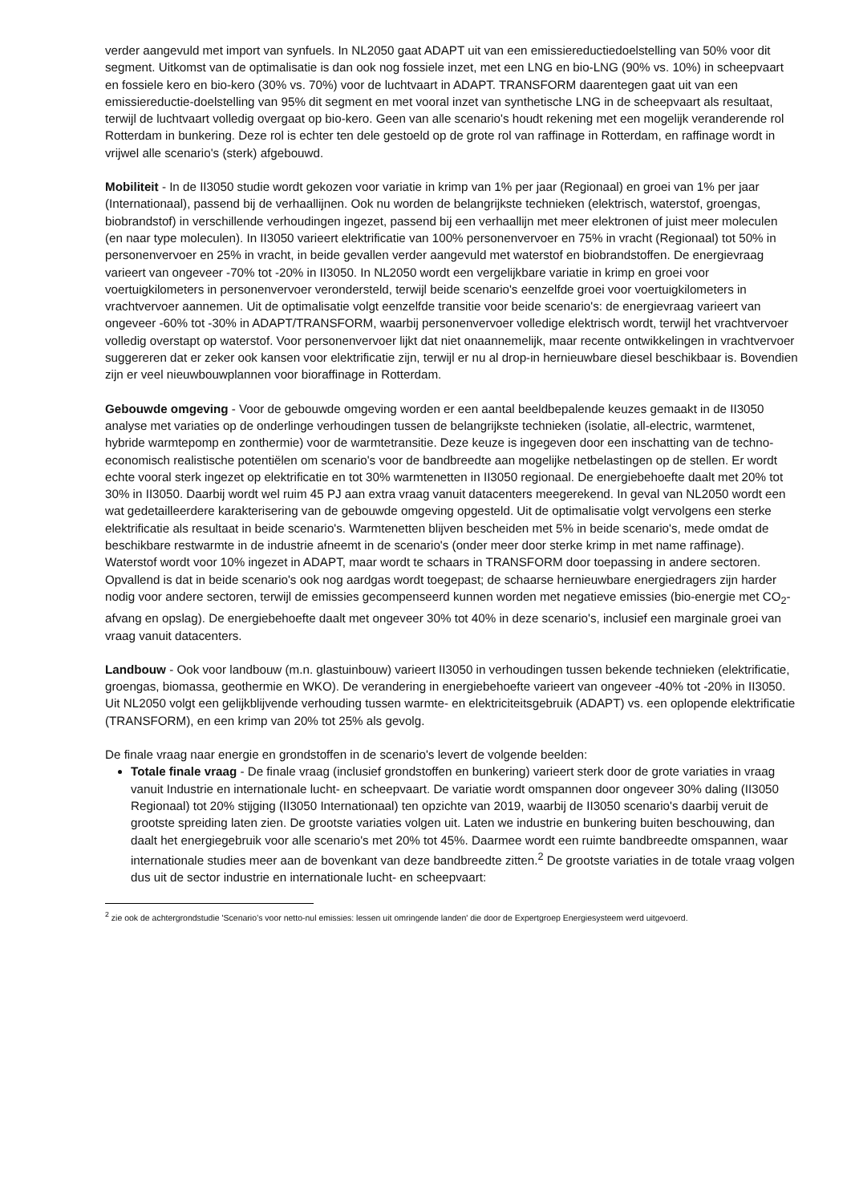verder aangevuld met import van synfuels. In NL2050 gaat ADAPT uit van een emissiereductiedoelstelling van 50% voor dit segment. Uitkomst van de optimalisatie is dan ook nog fossiele inzet, met een LNG en bio-LNG (90% vs. 10%) in scheepvaart en fossiele kero en bio-kero (30% vs. 70%) voor de luchtvaart in ADAPT. TRANSFORM daarentegen gaat uit van een emissiereductie-doelstelling van 95% dit segment en met vooral inzet van synthetische LNG in de scheepvaart als resultaat, terwijl de luchtvaart volledig overgaat op bio-kero. Geen van alle scenario's houdt rekening met een mogelijk veranderende rol Rotterdam in bunkering. Deze rol is echter ten dele gestoeld op de grote rol van raffinage in Rotterdam, en raffinage wordt in vrijwel alle scenario's (sterk) afgebouwd.
Mobiliteit - In de II3050 studie wordt gekozen voor variatie in krimp van 1% per jaar (Regionaal) en groei van 1% per jaar (Internationaal), passend bij de verhaallijnen. Ook nu worden de belangrijkste technieken (elektrisch, waterstof, groengas, biobrandstof) in verschillende verhoudingen ingezet, passend bij een verhaallijn met meer elektronen of juist meer moleculen (en naar type moleculen). In II3050 varieert elektrificatie van 100% personenvervoer en 75% in vracht (Regionaal) tot 50% in personenvervoer en 25% in vracht, in beide gevallen verder aangevuld met waterstof en biobrandstoffen. De energievraag varieert van ongeveer -70% tot -20% in II3050. In NL2050 wordt een vergelijkbare variatie in krimp en groei voor voertuigkilometers in personenvervoer verondersteld, terwijl beide scenario's eenzelfde groei voor voertuigkilometers in vrachtvervoer aannemen. Uit de optimalisatie volgt eenzelfde transitie voor beide scenario's: de energievraag varieert van ongeveer -60% tot -30% in ADAPT/TRANSFORM, waarbij personenvervoer volledige elektrisch wordt, terwijl het vrachtvervoer volledig overstapt op waterstof. Voor personenvervoer lijkt dat niet onaannemelijk, maar recente ontwikkelingen in vrachtvervoer suggereren dat er zeker ook kansen voor elektrificatie zijn, terwijl er nu al drop-in hernieuwbare diesel beschikbaar is. Bovendien zijn er veel nieuwbouwplannen voor bioraffinage in Rotterdam.
Gebouwde omgeving - Voor de gebouwde omgeving worden er een aantal beeldbepalende keuzes gemaakt in de II3050 analyse met variaties op de onderlinge verhoudingen tussen de belangrijkste technieken (isolatie, all-electric, warmtenet, hybride warmtepomp en zonthermie) voor de warmtetransitie. Deze keuze is ingegeven door een inschatting van de techno-economisch realistische potentiëlen om scenario's voor de bandbreedte aan mogelijke netbelastingen op de stellen. Er wordt echte vooral sterk ingezet op elektrificatie en tot 30% warmtenetten in II3050 regionaal. De energiebehoefte daalt met 20% tot 30% in II3050. Daarbij wordt wel ruim 45 PJ aan extra vraag vanuit datacenters meegerekend. In geval van NL2050 wordt een wat gedetailleerdere karakterisering van de gebouwde omgeving opgesteld. Uit de optimalisatie volgt vervolgens een sterke elektrificatie als resultaat in beide scenario's. Warmtenetten blijven bescheiden met 5% in beide scenario's, mede omdat de beschikbare restwarmte in de industrie afneemt in de scenario's (onder meer door sterke krimp in met name raffinage). Waterstof wordt voor 10% ingezet in ADAPT, maar wordt te schaars in TRANSFORM door toepassing in andere sectoren. Opvallend is dat in beide scenario's ook nog aardgas wordt toegepast; de schaarse hernieuwbare energiedragers zijn harder nodig voor andere sectoren, terwijl de emissies gecompenseerd kunnen worden met negatieve emissies (bio-energie met CO<sub>2</sub>-afvang en opslag). De energiebehoefte daalt met ongeveer 30% tot 40% in deze scenario's, inclusief een marginale groei van vraag vanuit datacenters.
Landbouw - Ook voor landbouw (m.n. glastuinbouw) varieert II3050 in verhoudingen tussen bekende technieken (elektrificatie, groengas, biomassa, geothermie en WKO). De verandering in energiebehoefte varieert van ongeveer -40% tot -20% in II3050. Uit NL2050 volgt een gelijkblijvende verhouding tussen warmte- en elektriciteitsgebruik (ADAPT) vs. een oplopende elektrificatie (TRANSFORM), en een krimp van 20% tot 25% als gevolg.
De finale vraag naar energie en grondstoffen in de scenario's levert de volgende beelden:
Totale finale vraag - De finale vraag (inclusief grondstoffen en bunkering) varieert sterk door de grote variaties in vraag vanuit Industrie en internationale lucht- en scheepvaart. De variatie wordt omspannen door ongeveer 30% daling (II3050 Regionaal) tot 20% stijging (II3050 Internationaal) ten opzichte van 2019, waarbij de II3050 scenario's daarbij veruit de grootste spreiding laten zien. De grootste variaties volgen uit. Laten we industrie en bunkering buiten beschouwing, dan daalt het energiegebruik voor alle scenario's met 20% tot 45%. Daarmee wordt een ruimte bandbreedte omspannen, waar internationale studies meer aan de bovenkant van deze bandbreedte zitten.<sup>2</sup> De grootste variaties in de totale vraag volgen dus uit de sector industrie en internationale lucht- en scheepvaart:
<sup>2</sup> zie ook de achtergrondstudie 'Scenario’s voor netto-nul emissies: lessen uit omringende landen' die door de Expertgroep Energiesysteem werd uitgevoerd.